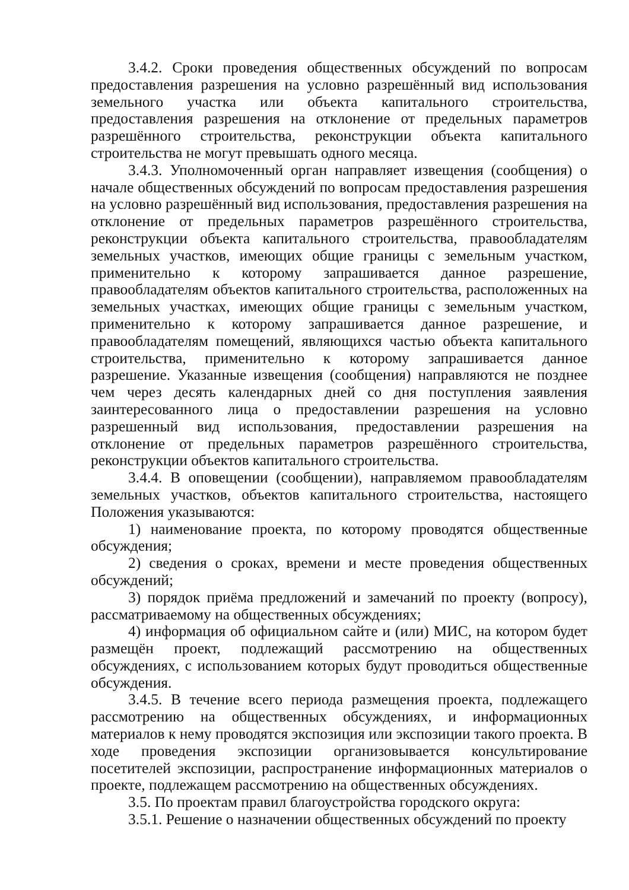3.4.2. Сроки проведения общественных обсуждений по вопросам предоставления разрешения на условно разрешённый вид использования земельного участка или объекта капитального строительства, предоставления разрешения на отклонение от предельных параметров разрешённого строительства, реконструкции объекта капитального строительства не могут превышать одного месяца.
3.4.3. Уполномоченный орган направляет извещения (сообщения) о начале общественных обсуждений по вопросам предоставления разрешения на условно разрешённый вид использования, предоставления разрешения на отклонение от предельных параметров разрешённого строительства, реконструкции объекта капитального строительства, правообладателям земельных участков, имеющих общие границы с земельным участком, применительно к которому запрашивается данное разрешение, правообладателям объектов капитального строительства, расположенных на земельных участках, имеющих общие границы с земельным участком, применительно к которому запрашивается данное разрешение, и правообладателям помещений, являющихся частью объекта капитального строительства, применительно к которому запрашивается данное разрешение. Указанные извещения (сообщения) направляются не позднее чем через десять календарных дней со дня поступления заявления заинтересованного лица о предоставлении разрешения на условно разрешенный вид использования, предоставлении разрешения на отклонение от предельных параметров разрешённого строительства, реконструкции объектов капитального строительства.
3.4.4. В оповещении (сообщении), направляемом правообладателям земельных участков, объектов капитального строительства, настоящего Положения указываются:
1) наименование проекта, по которому проводятся общественные обсуждения;
2) сведения о сроках, времени и месте проведения общественных обсуждений;
3) порядок приёма предложений и замечаний по проекту (вопросу), рассматриваемому на общественных обсуждениях;
4) информация об официальном сайте и (или) МИС, на котором будет размещён проект, подлежащий рассмотрению на общественных обсуждениях, с использованием которых будут проводиться общественные обсуждения.
3.4.5. В течение всего периода размещения проекта, подлежащего рассмотрению на общественных обсуждениях, и информационных материалов к нему проводятся экспозиция или экспозиции такого проекта. В ходе проведения экспозиции организовывается консультирование посетителей экспозиции, распространение информационных материалов о проекте, подлежащем рассмотрению на общественных обсуждениях.
3.5. По проектам правил благоустройства городского округа:
3.5.1. Решение о назначении общественных обсуждений по проекту